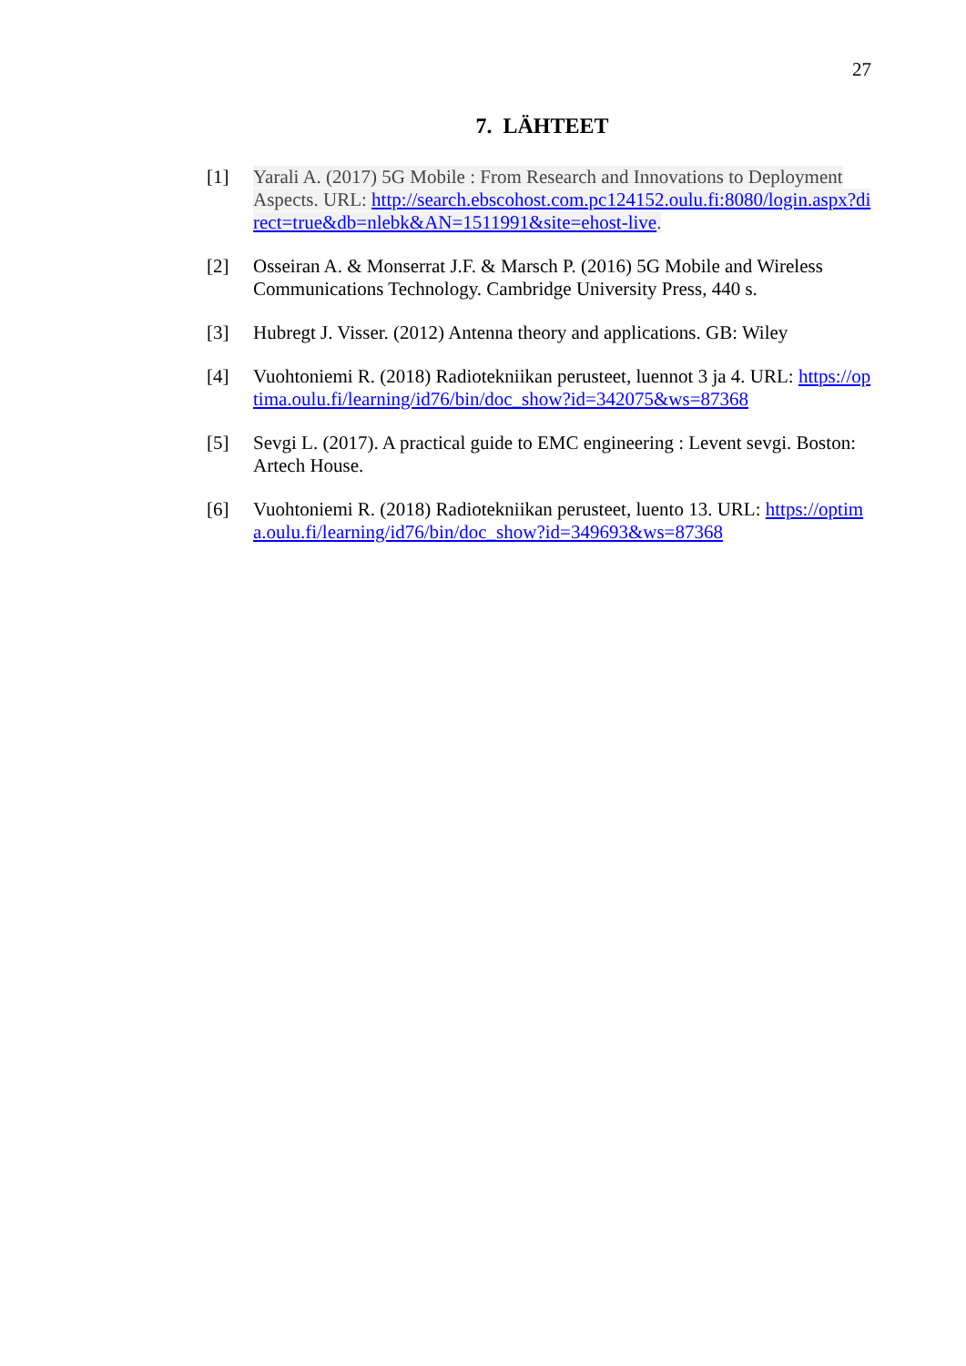27
7. LÄHTEET
[1] Yarali A. (2017) 5G Mobile : From Research and Innovations to Deployment Aspects. URL: http://search.ebscohost.com.pc124152.oulu.fi:8080/login.aspx?direct=true&db=nlebk&AN=1511991&site=ehost-live.
[2] Osseiran A. & Monserrat J.F. & Marsch P. (2016) 5G Mobile and Wireless Communications Technology. Cambridge University Press, 440 s.
[3] Hubregt J. Visser. (2012) Antenna theory and applications. GB: Wiley
[4] Vuohtoniemi R. (2018) Radiotekniikan perusteet, luennot 3 ja 4. URL: https://optima.oulu.fi/learning/id76/bin/doc_show?id=342075&ws=87368
[5] Sevgi L. (2017). A practical guide to EMC engineering : Levent sevgi. Boston: Artech House.
[6] Vuohtoniemi R. (2018) Radiotekniikan perusteet, luento 13. URL: https://optima.oulu.fi/learning/id76/bin/doc_show?id=349693&ws=87368